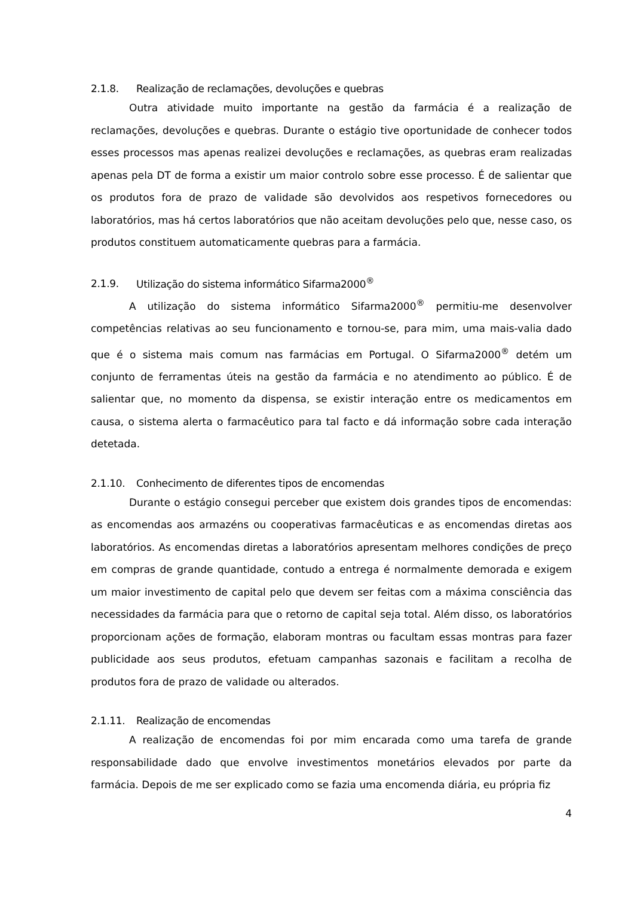2.1.8. Realização de reclamações, devoluções e quebras
Outra atividade muito importante na gestão da farmácia é a realização de reclamações, devoluções e quebras. Durante o estágio tive oportunidade de conhecer todos esses processos mas apenas realizei devoluções e reclamações, as quebras eram realizadas apenas pela DT de forma a existir um maior controlo sobre esse processo. É de salientar que os produtos fora de prazo de validade são devolvidos aos respetivos fornecedores ou laboratórios, mas há certos laboratórios que não aceitam devoluções pelo que, nesse caso, os produtos constituem automaticamente quebras para a farmácia.
2.1.9. Utilização do sistema informático Sifarma2000<sup>®</sup>
A utilização do sistema informático Sifarma2000<sup>®</sup> permitiu-me desenvolver competências relativas ao seu funcionamento e tornou-se, para mim, uma mais-valia dado que é o sistema mais comum nas farmácias em Portugal. O Sifarma2000<sup>®</sup> detém um conjunto de ferramentas úteis na gestão da farmácia e no atendimento ao público. É de salientar que, no momento da dispensa, se existir interação entre os medicamentos em causa, o sistema alerta o farmacêutico para tal facto e dá informação sobre cada interação detetada.
2.1.10. Conhecimento de diferentes tipos de encomendas
Durante o estágio consegui perceber que existem dois grandes tipos de encomendas: as encomendas aos armazéns ou cooperativas farmacêuticas e as encomendas diretas aos laboratórios. As encomendas diretas a laboratórios apresentam melhores condições de preço em compras de grande quantidade, contudo a entrega é normalmente demorada e exigem um maior investimento de capital pelo que devem ser feitas com a máxima consciência das necessidades da farmácia para que o retorno de capital seja total. Além disso, os laboratórios proporcionam ações de formação, elaboram montras ou facultam essas montras para fazer publicidade aos seus produtos, efetuam campanhas sazonais e facilitam a recolha de produtos fora de prazo de validade ou alterados.
2.1.11. Realização de encomendas
A realização de encomendas foi por mim encarada como uma tarefa de grande responsabilidade dado que envolve investimentos monetários elevados por parte da farmácia. Depois de me ser explicado como se fazia uma encomenda diária, eu própria fiz
4